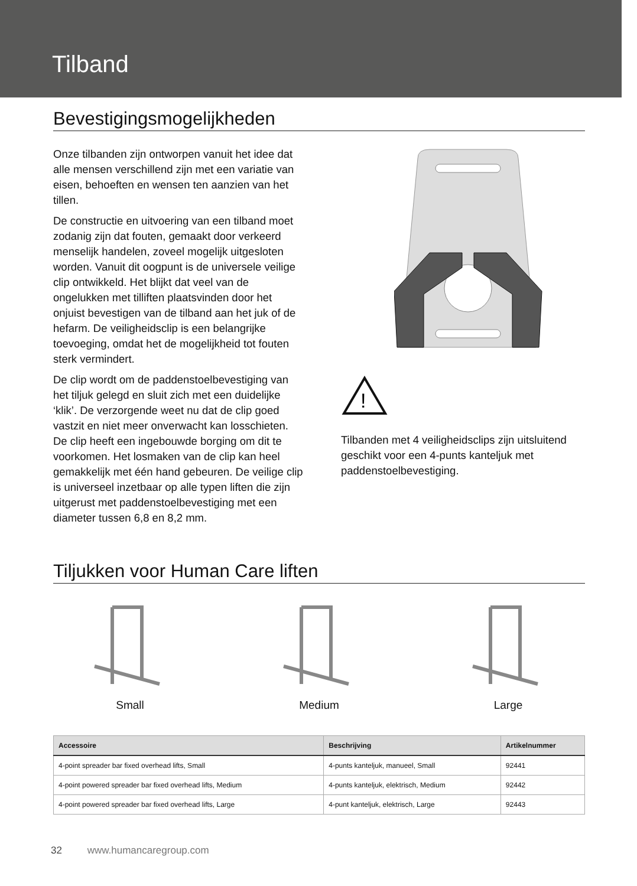Tilband
Bevestigingsmogelijkheden
Onze tilbanden zijn ontworpen vanuit het idee dat alle mensen verschillend zijn met een variatie van eisen, behoeften en wensen ten aanzien van het tillen.
De constructie en uitvoering van een tilband moet zodanig zijn dat fouten, gemaakt door verkeerd menselijk handelen, zoveel mogelijk uitgesloten worden. Vanuit dit oogpunt is de universele veilige clip ontwikkeld. Het blijkt dat veel van de ongelukken met tilliften plaatsvinden door het onjuist bevestigen van de tilband aan het juk of de hefarm. De veiligheidsclip is een belangrijke toevoeging, omdat het de mogelijkheid tot fouten sterk vermindert.
De clip wordt om de paddenstoelbevestiging van het tiljuk gelegd en sluit zich met een duidelijke ‘klik’. De verzorgende weet nu dat de clip goed vastzit en niet meer onverwacht kan losschieten. De clip heeft een ingebouwde borging om dit te voorkomen. Het losmaken van de clip kan heel gemakkelijk met één hand gebeuren. De veilige clip is universeel inzetbaar op alle typen liften die zijn uitgerust met paddenstoelbevestiging met een diameter tussen 6,8 en 8,2 mm.
!
Tilbanden met 4 veiligheidsclips zijn uitsluitend geschikt voor een 4-punts kanteljuk met paddenstoelbevestiging.
Tiljukken voor Human Care liften
Small
Medium
Large
| Accessoire | Beschrijving | Artikelnummer |
| --- | --- | --- |
| 4-point spreader bar fixed overhead lifts, Small | 4-punts kanteljuk, manueel, Small | 92441 |
| 4-point powered spreader bar fixed overhead lifts, Medium | 4-punts kanteljuk, elektrisch, Medium | 92442 |
| 4-point powered spreader bar fixed overhead lifts, Large | 4-punt kanteljuk, elektrisch, Large | 92443 |
32 www.humancaregroup.com